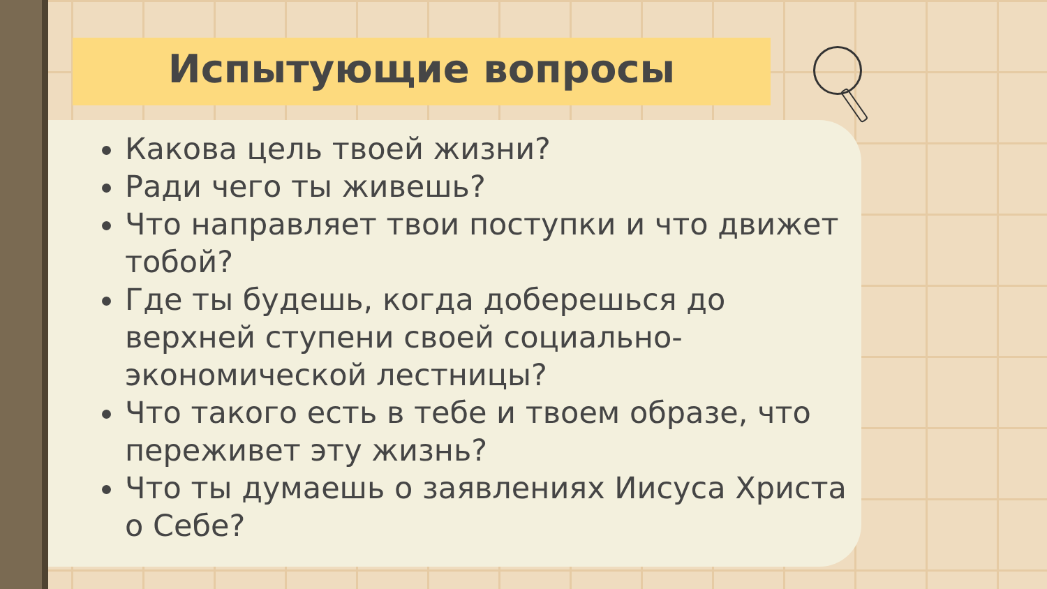Испытующие вопросы
Какова цель твоей жизни?
Ради чего ты живешь?
Что направляет твои поступки и что движет тобой?
Где ты будешь, когда доберешься до верхней ступени своей социально-экономической лестницы?
Что такого есть в тебе и твоем образе, что переживет эту жизнь?
Что ты думаешь о заявлениях Иисуса Христа о Себе?